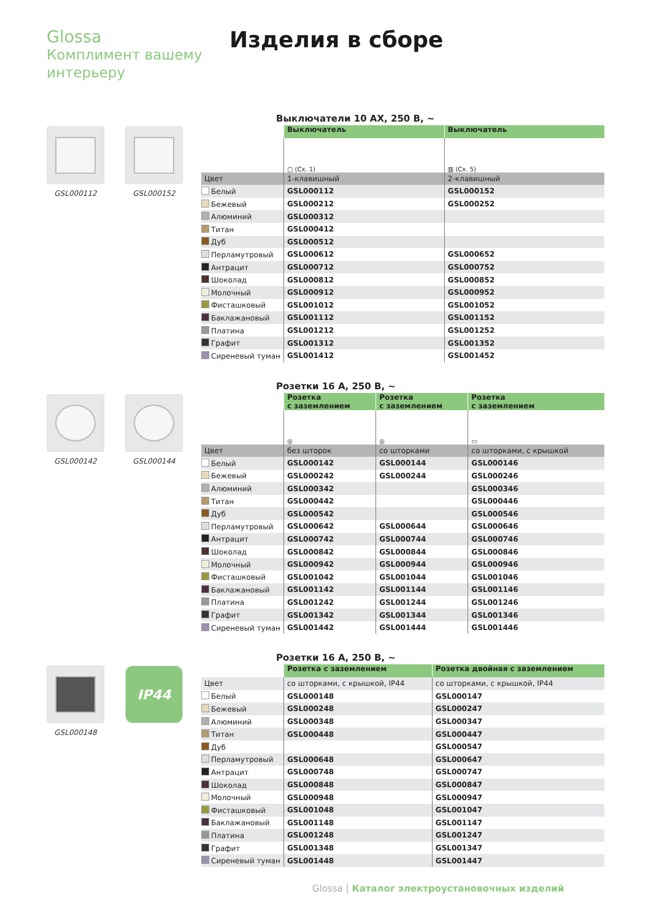Glossa
Комплимент вашему
интерьеру
Изделия в сборе
GSL000112 GSL000152
Выключатели 10 АХ, 250 В, ~
| | Выключатель | Выключатель |
| | ▢ (Сх. 1) | ▥ (Сх. 5) |
| Цвет | 1-клавишный | 2-клавишный |
| Белый | GSL000112 | GSL000152 |
| Бежевый | GSL000212 | GSL000252 |
| Алюминий | GSL000312 | |
| Титан | GSL000412 | |
| Дуб | GSL000512 | |
| Перламутровый | GSL000612 | GSL000652 |
| Антрацит | GSL000712 | GSL000752 |
| Шоколад | GSL000812 | GSL000852 |
| Молочный | GSL000912 | GSL000952 |
| Фисташковый | GSL001012 | GSL001052 |
| Баклажановый | GSL001112 | GSL001152 |
| Платина | GSL001212 | GSL001252 |
| Графит | GSL001312 | GSL001352 |
| Сиреневый туман | GSL001412 | GSL001452 |
GSL000142 GSL000144
Розетки 16 А, 250 В, ~
| | Розетка с заземлением | Розетка с заземлением | Розетка с заземлением |
| | ◎ | ◎ | ▭ |
| Цвет | без шторок | со шторками | со шторками, с крышкой |
| Белый | GSL000142 | GSL000144 | GSL000146 |
| Бежевый | GSL000242 | GSL000244 | GSL000246 |
| Алюминий | GSL000342 | | GSL000346 |
| Титан | GSL000442 | | GSL000446 |
| Дуб | GSL000542 | | GSL000546 |
| Перламутровый | GSL000642 | GSL000644 | GSL000646 |
| Антрацит | GSL000742 | GSL000744 | GSL000746 |
| Шоколад | GSL000842 | GSL000844 | GSL000846 |
| Молочный | GSL000942 | GSL000944 | GSL000946 |
| Фисташковый | GSL001042 | GSL001044 | GSL001046 |
| Баклажановый | GSL001142 | GSL001144 | GSL001146 |
| Платина | GSL001242 | GSL001244 | GSL001246 |
| Графит | GSL001342 | GSL001344 | GSL001346 |
| Сиреневый туман | GSL001442 | GSL001444 | GSL001446 |
GSL000148
IP44
Розетки 16 А, 250 В, ~
| | Розетка с заземлением | Розетка двойная с заземлением |
| Цвет | со шторками, с крышкой, IP44 | со шторками, с крышкой, IP44 |
| Белый | GSL000148 | GSL000147 |
| Бежевый | GSL000248 | GSL000247 |
| Алюминий | GSL000348 | GSL000347 |
| Титан | GSL000448 | GSL000447 |
| Дуб | | GSL000547 |
| Перламутровый | GSL000648 | GSL000647 |
| Антрацит | GSL000748 | GSL000747 |
| Шоколад | GSL000848 | GSL000847 |
| Молочный | GSL000948 | GSL000947 |
| Фисташковый | GSL001048 | GSL001047 |
| Баклажановый | GSL001148 | GSL001147 |
| Платина | GSL001248 | GSL001247 |
| Графит | GSL001348 | GSL001347 |
| Сиреневый туман | GSL001448 | GSL001447 |
Glossa | Каталог электроустановочных изделий